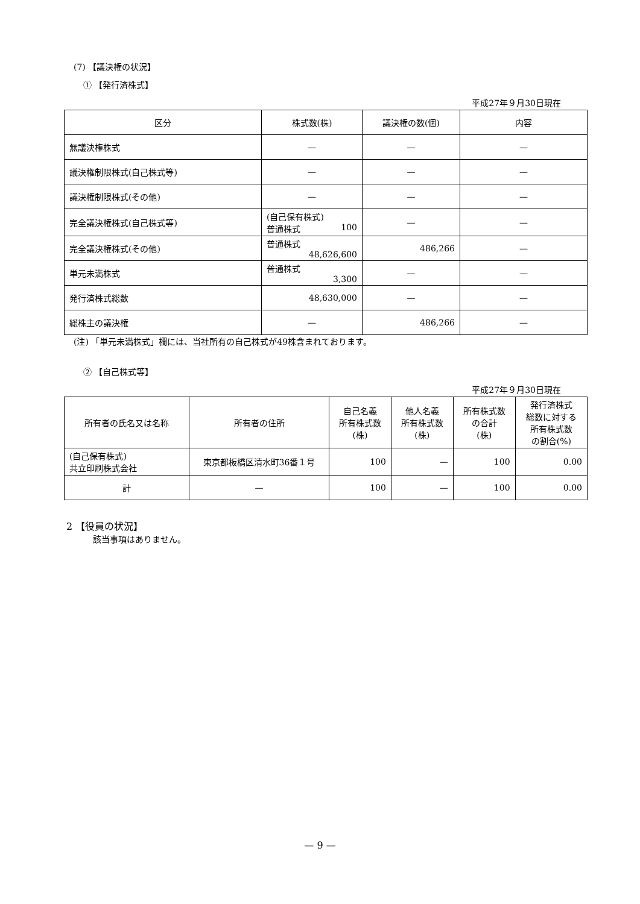(7) 【議決権の状況】
① 【発行済株式】
平成27年９月30日現在
| 区分 | 株式数(株) | 議決権の数(個) | 内容 |
| --- | --- | --- | --- |
| 無議決権株式 | — | — | — |
| 議決権制限株式(自己株式等) | — | — | — |
| 議決権制限株式(その他) | — | — | — |
| 完全議決権株式(自己株式等) | (自己保有株式) 普通株式 100 | — | — |
| 完全議決権株式(その他) | 普通株式 48,626,600 | 486,266 | — |
| 単元未満株式 | 普通株式 3,300 | — | — |
| 発行済株式総数 | 48,630,000 | — | — |
| 総株主の議決権 | — | 486,266 | — |
(注) 「単元未満株式」欄には、当社所有の自己株式が49株含まれております。
② 【自己株式等】
平成27年９月30日現在
| 所有者の氏名又は名称 | 所有者の住所 | 自己名義 所有株式数 (株) | 他人名義 所有株式数 (株) | 所有株式数 の合計 (株) | 発行済株式 総数に対する 所有株式数 の割合(%) |
| --- | --- | --- | --- | --- | --- |
| (自己保有株式) 共立印刷株式会社 | 東京都板橋区清水町36番１号 | 100 | — | 100 | 0.00 |
| 計 | — | 100 | — | 100 | 0.00 |
2 【役員の状況】
該当事項はありません。
— 9 —